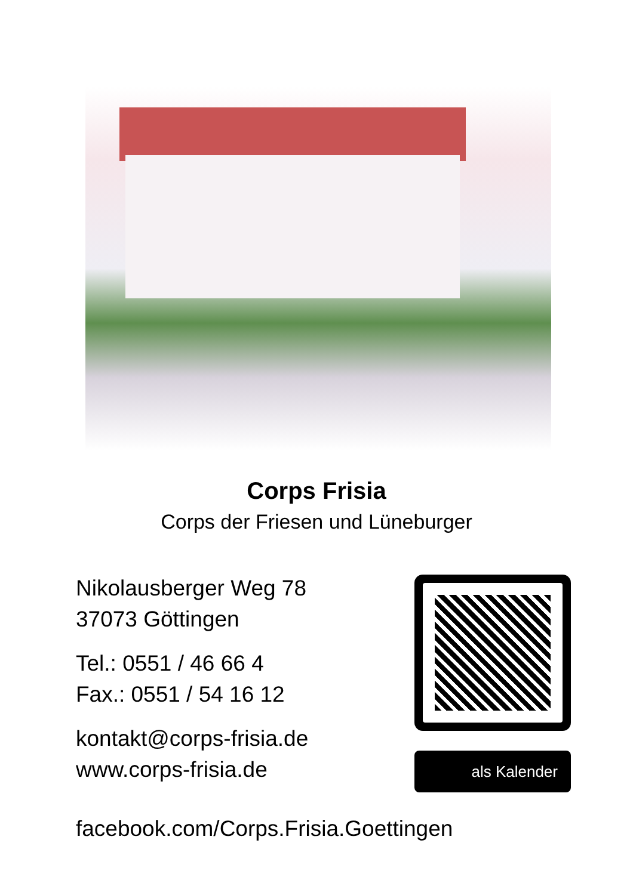Corps Frisia
Corps der Friesen und Lüneburger
Nikolausberger Weg 78
37073 Göttingen
Tel.: 0551 / 46 66 4
Fax.: 0551 / 54 16 12
kontakt@corps-frisia.de
www.corps-frisia.de
als Kalender
facebook.com/Corps.Frisia.Goettingen